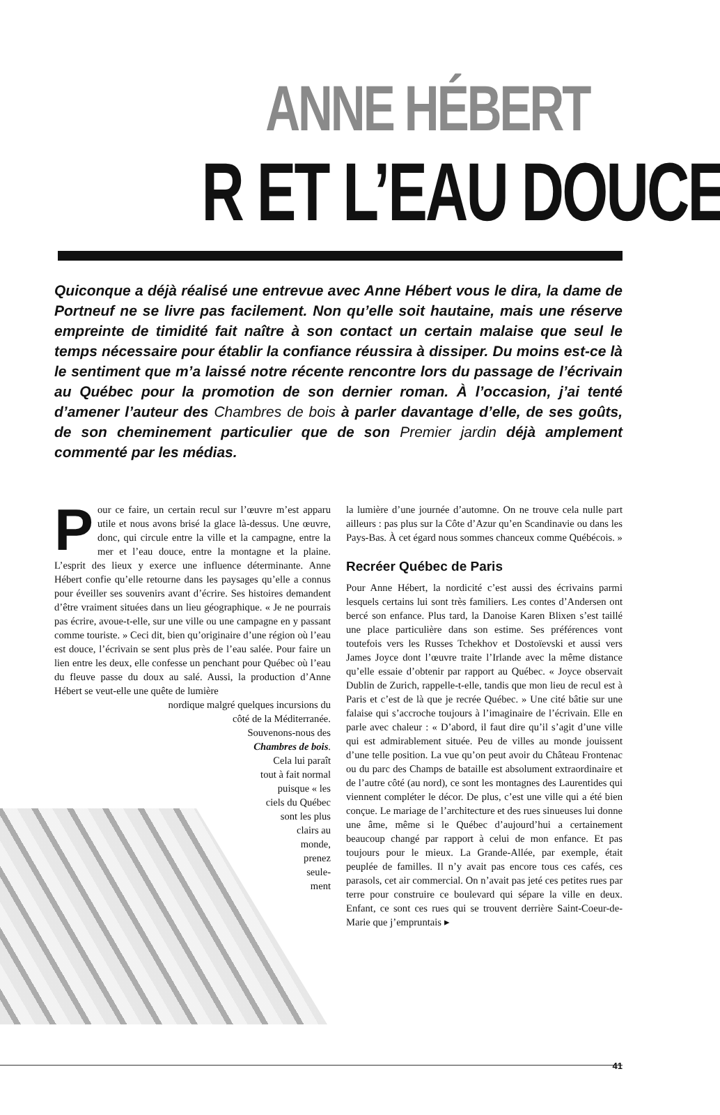ANNE HÉBERT
R ET L’EAU DOUCE
Quiconque a déjà réalisé une entrevue avec Anne Hébert vous le dira, la dame de Portneuf ne se livre pas facilement. Non qu’elle soit hautaine, mais une réserve empreinte de timidité fait naître à son contact un certain malaise que seul le temps nécessaire pour établir la confiance réussira à dissiper. Du moins est-ce là le sentiment que m’a laissé notre récente rencontre lors du passage de l’écrivain au Québec pour la promotion de son dernier roman. À l’occasion, j’ai tenté d’amener l’auteur des Chambres de bois à parler davantage d’elle, de ses goûts, de son cheminement particulier que de son Premier jardin déjà amplement commenté par les médias.
Pour ce faire, un certain recul sur l’œuvre m’est apparu utile et nous avons brisé la glace là-dessus. Une œuvre, donc, qui circule entre la ville et la campagne, entre la mer et l’eau douce, entre la montagne et la plaine. L’esprit des lieux y exerce une influence déterminante. Anne Hébert confie qu’elle retourne dans les paysages qu’elle a connus pour éveiller ses souvenirs avant d’écrire. Ses histoires demandent d’être vraiment situées dans un lieu géographique. « Je ne pourrais pas écrire, avoue-t-elle, sur une ville ou une campagne en y passant comme touriste. » Ceci dit, bien qu’originaire d’une région où l’eau est douce, l’écrivain se sent plus près de l’eau salée. Pour faire un lien entre les deux, elle confesse un penchant pour Québec où l’eau du fleuve passe du doux au salé. Aussi, la production d’Anne Hébert se veut-elle une quête de lumière
nordique malgré quelques incursions du
côté de la Méditerranée.
Souvenons-nous des
Chambres de bois.
Cela lui paraît
tout à fait normal
puisque « les
ciels du Québec
sont les plus
clairs au
monde,
prenez
seule-
ment
la lumière d’une journée d’automne. On ne trouve cela nulle part ailleurs : pas plus sur la Côte d’Azur qu’en Scandinavie ou dans les Pays-Bas. À cet égard nous sommes chanceux comme Québécois. »
Recréer Québec de Paris
Pour Anne Hébert, la nordicité c’est aussi des écrivains parmi lesquels certains lui sont très familiers. Les contes d’Andersen ont bercé son enfance. Plus tard, la Danoise Karen Blixen s’est taillé une place particulière dans son estime. Ses préférences vont toutefois vers les Russes Tchekhov et Dostoïevski et aussi vers James Joyce dont l’œuvre traite l’Irlande avec la même distance qu’elle essaie d’obtenir par rapport au Québec. « Joyce observait Dublin de Zurich, rappelle-t-elle, tandis que mon lieu de recul est à Paris et c’est de là que je recrée Québec. » Une cité bâtie sur une falaise qui s’accroche toujours à l’imaginaire de l’écrivain. Elle en parle avec chaleur : « D’abord, il faut dire qu’il s’agit d’une ville qui est admirablement située. Peu de villes au monde jouissent d’une telle position. La vue qu’on peut avoir du Château Frontenac ou du parc des Champs de bataille est absolument extraordinaire et de l’autre côté (au nord), ce sont les montagnes des Laurentides qui viennent compléter le décor. De plus, c’est une ville qui a été bien conçue. Le mariage de l’architecture et des rues sinueuses lui donne une âme, même si le Québec d’aujourd’hui a certainement beaucoup changé par rapport à celui de mon enfance. Et pas toujours pour le mieux. La Grande-Allée, par exemple, était peuplée de familles. Il n’y avait pas encore tous ces cafés, ces parasols, cet air commercial. On n’avait pas jeté ces petites rues par terre pour construire ce boulevard qui sépare la ville en deux. Enfant, ce sont ces rues qui se trouvent derrière Saint-Coeur-de-Marie que j’empruntais ▸
41